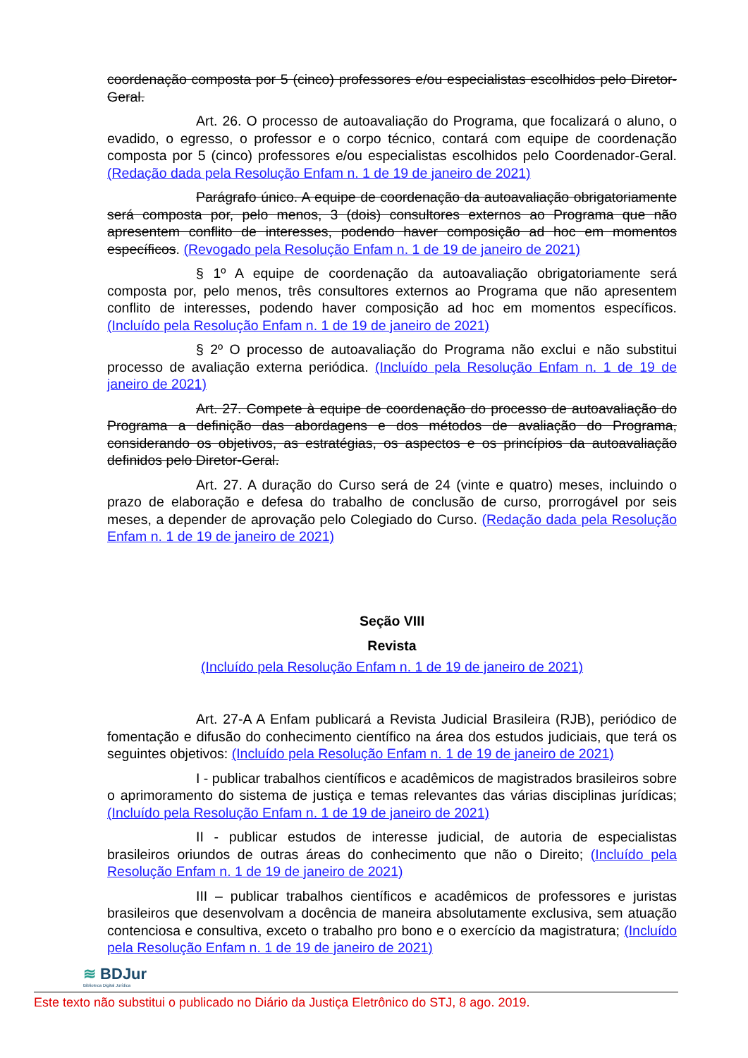coordenação composta por 5 (cinco) professores e/ou especialistas escolhidos pelo Diretor-Geral.
Art. 26. O processo de autoavaliação do Programa, que focalizará o aluno, o evadido, o egresso, o professor e o corpo técnico, contará com equipe de coordenação composta por 5 (cinco) professores e/ou especialistas escolhidos pelo Coordenador-Geral. (Redação dada pela Resolução Enfam n. 1 de 19 de janeiro de 2021)
Parágrafo único. A equipe de coordenação da autoavaliação obrigatoriamente será composta por, pelo menos, 3 (dois) consultores externos ao Programa que não apresentem conflito de interesses, podendo haver composição ad hoc em momentos específicos. (Revogado pela Resolução Enfam n. 1 de 19 de janeiro de 2021)
§ 1º A equipe de coordenação da autoavaliação obrigatoriamente será composta por, pelo menos, três consultores externos ao Programa que não apresentem conflito de interesses, podendo haver composição ad hoc em momentos específicos. (Incluído pela Resolução Enfam n. 1 de 19 de janeiro de 2021)
§ 2º O processo de autoavaliação do Programa não exclui e não substitui processo de avaliação externa periódica. (Incluído pela Resolução Enfam n. 1 de 19 de janeiro de 2021)
Art. 27. Compete à equipe de coordenação do processo de autoavaliação do Programa a definição das abordagens e dos métodos de avaliação do Programa, considerando os objetivos, as estratégias, os aspectos e os princípios da autoavaliação definidos pelo Diretor-Geral.
Art. 27. A duração do Curso será de 24 (vinte e quatro) meses, incluindo o prazo de elaboração e defesa do trabalho de conclusão de curso, prorrogável por seis meses, a depender de aprovação pelo Colegiado do Curso. (Redação dada pela Resolução Enfam n. 1 de 19 de janeiro de 2021)
Seção VIII
Revista
(Incluído pela Resolução Enfam n. 1 de 19 de janeiro de 2021)
Art. 27-A A Enfam publicará a Revista Judicial Brasileira (RJB), periódico de fomentação e difusão do conhecimento científico na área dos estudos judiciais, que terá os seguintes objetivos: (Incluído pela Resolução Enfam n. 1 de 19 de janeiro de 2021)
I - publicar trabalhos científicos e acadêmicos de magistrados brasileiros sobre o aprimoramento do sistema de justiça e temas relevantes das várias disciplinas jurídicas; (Incluído pela Resolução Enfam n. 1 de 19 de janeiro de 2021)
II - publicar estudos de interesse judicial, de autoria de especialistas brasileiros oriundos de outras áreas do conhecimento que não o Direito; (Incluído pela Resolução Enfam n. 1 de 19 de janeiro de 2021)
III – publicar trabalhos científicos e acadêmicos de professores e juristas brasileiros que desenvolvam a docência de maneira absolutamente exclusiva, sem atuação contenciosa e consultiva, exceto o trabalho pro bono e o exercício da magistratura; (Incluído pela Resolução Enfam n. 1 de 19 de janeiro de 2021)
≋ BDJur
Biblioteca Digital Jurídica
Este texto não substitui o publicado no Diário da Justiça Eletrônico do STJ, 8 ago. 2019.